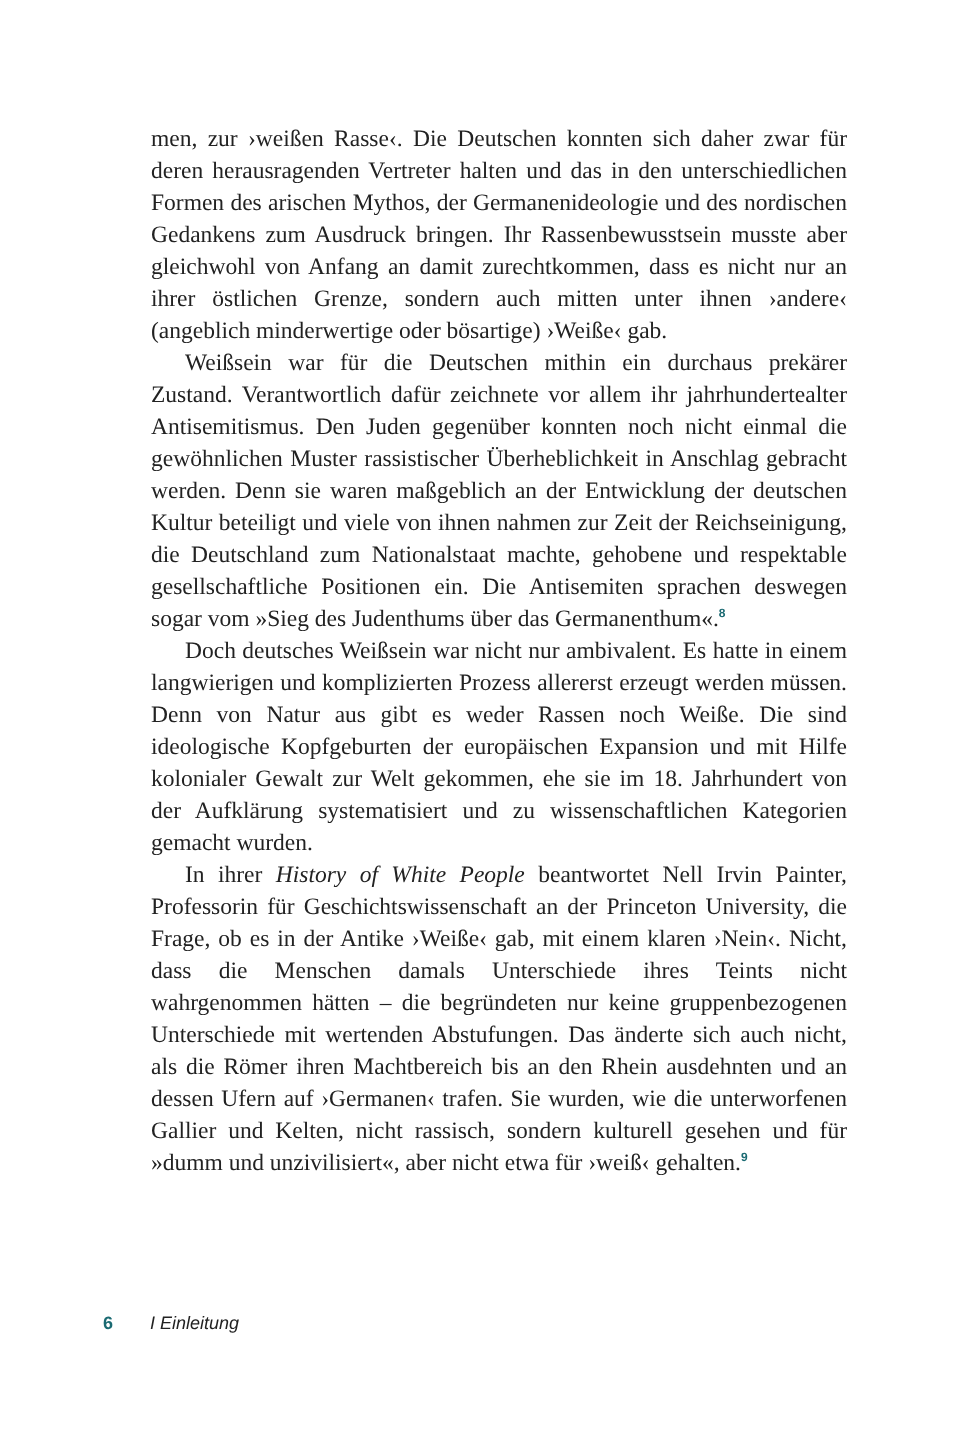men, zur ›weißen Rasse‹. Die Deutschen konnten sich daher zwar für deren herausragenden Vertreter halten und das in den unterschiedlichen Formen des arischen Mythos, der Germanenideologie und des nordischen Gedankens zum Ausdruck bringen. Ihr Rassenbewusstsein musste aber gleichwohl von Anfang an damit zurechtkommen, dass es nicht nur an ihrer östlichen Grenze, sondern auch mitten unter ihnen ›andere‹ (angeblich minderwertige oder bösartige) ›Weiße‹ gab.
Weißsein war für die Deutschen mithin ein durchaus prekärer Zustand. Verantwortlich dafür zeichnete vor allem ihr jahrhundertealter Antisemitismus. Den Juden gegenüber konnten noch nicht einmal die gewöhnlichen Muster rassistischer Überheblichkeit in Anschlag gebracht werden. Denn sie waren maßgeblich an der Entwicklung der deutschen Kultur beteiligt und viele von ihnen nahmen zur Zeit der Reichseinigung, die Deutschland zum Nationalstaat machte, gehobene und respektable gesellschaftliche Positionen ein. Die Antisemiten sprachen deswegen sogar vom »Sieg des Judenthums über das Germanenthum«.<sup>8</sup>
Doch deutsches Weißsein war nicht nur ambivalent. Es hatte in einem langwierigen und komplizierten Prozess allererst erzeugt werden müssen. Denn von Natur aus gibt es weder Rassen noch Weiße. Die sind ideologische Kopfgeburten der europäischen Expansion und mit Hilfe kolonialer Gewalt zur Welt gekommen, ehe sie im 18. Jahrhundert von der Aufklärung systematisiert und zu wissenschaftlichen Kategorien gemacht wurden.
In ihrer History of White People beantwortet Nell Irvin Painter, Professorin für Geschichtswissenschaft an der Princeton University, die Frage, ob es in der Antike ›Weiße‹ gab, mit einem klaren ›Nein‹. Nicht, dass die Menschen damals Unterschiede ihres Teints nicht wahrgenommen hätten – die begründeten nur keine gruppenbezogenen Unterschiede mit wertenden Abstufungen. Das änderte sich auch nicht, als die Römer ihren Machtbereich bis an den Rhein ausdehnten und an dessen Ufern auf ›Germanen‹ trafen. Sie wurden, wie die unterworfenen Gallier und Kelten, nicht rassisch, sondern kulturell gesehen und für »dumm und unzivilisiert«, aber nicht etwa für ›weiß‹ gehalten.<sup>9</sup>
6 I Einleitung